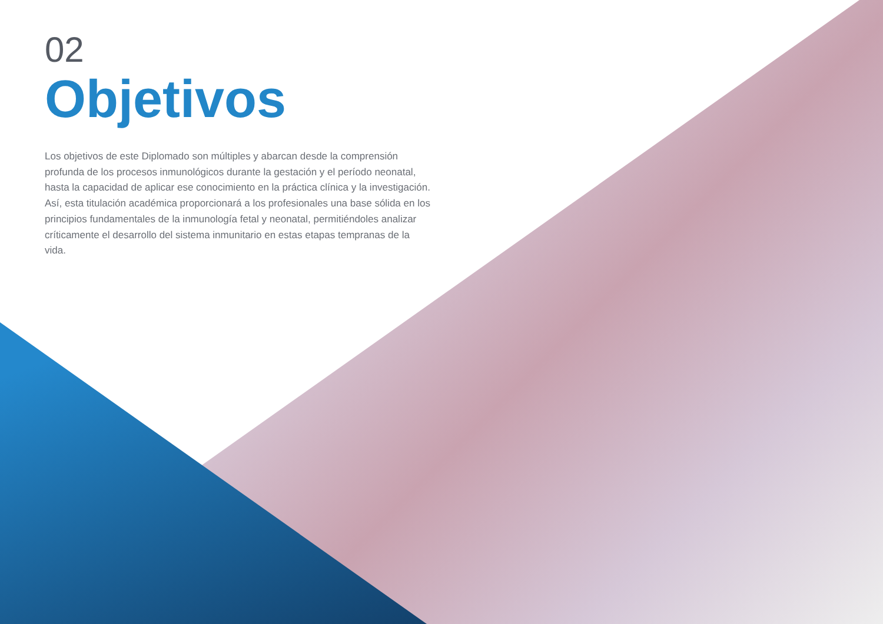02
Objetivos
Los objetivos de este Diplomado son múltiples y abarcan desde la comprensión profunda de los procesos inmunológicos durante la gestación y el período neonatal, hasta la capacidad de aplicar ese conocimiento en la práctica clínica y la investigación. Así, esta titulación académica proporcionará a los profesionales una base sólida en los principios fundamentales de la inmunología fetal y neonatal, permitiéndoles analizar críticamente el desarrollo del sistema inmunitario en estas etapas tempranas de la vida.